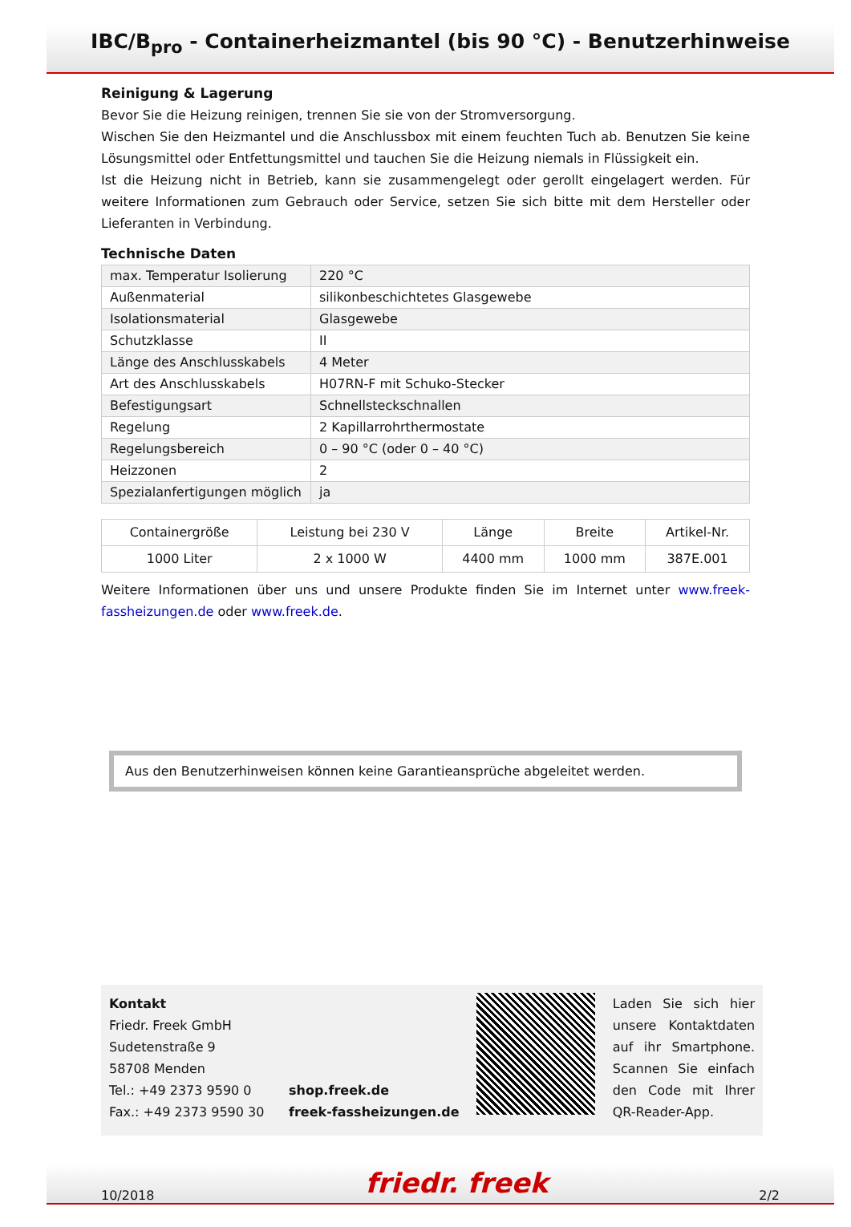IBC/B<sub>pro</sub> - Containerheizmantel (bis 90 °C) - Benutzerhinweise
Reinigung & Lagerung
Bevor Sie die Heizung reinigen, trennen Sie sie von der Stromversorgung.
Wischen Sie den Heizmantel und die Anschlussbox mit einem feuchten Tuch ab. Benutzen Sie keine Lösungsmittel oder Entfettungsmittel und tauchen Sie die Heizung niemals in Flüssigkeit ein.
Ist die Heizung nicht in Betrieb, kann sie zusammengelegt oder gerollt eingelagert werden. Für weitere Informationen zum Gebrauch oder Service, setzen Sie sich bitte mit dem Hersteller oder Lieferanten in Verbindung.
Technische Daten
| max. Temperatur Isolierung | 220 °C |
| Außenmaterial | silikonbeschichtetes Glasgewebe |
| Isolationsmaterial | Glasgewebe |
| Schutzklasse | II |
| Länge des Anschlusskabels | 4 Meter |
| Art des Anschlusskabels | H07RN-F mit Schuko-Stecker |
| Befestigungsart | Schnellsteckschnallen |
| Regelung | 2 Kapillarrohrthermostate |
| Regelungsbereich | 0 – 90 °C (oder 0 – 40 °C) |
| Heizzonen | 2 |
| Spezialanfertigungen möglich | ja |
| Containergröße | Leistung bei 230 V | Länge | Breite | Artikel-Nr. |
| --- | --- | --- | --- | --- |
| 1000 Liter | 2 x 1000 W | 4400 mm | 1000 mm | 387E.001 |
Weitere Informationen über uns und unsere Produkte finden Sie im Internet unter www.freek-fassheizungen.de oder www.freek.de.
Aus den Benutzerhinweisen können keine Garantieansprüche abgeleitet werden.
Kontakt
Friedr. Freek GmbH
Sudetenstraße 9
58708 Menden
Tel.: +49 2373 9590 0
Fax.: +49 2373 9590 30
shop.freek.de
freek-fassheizungen.de
Laden Sie sich hier unsere Kontaktdaten auf ihr Smartphone. Scannen Sie einfach den Code mit Ihrer QR-Reader-App.
10/2018 friedr. freek 2/2